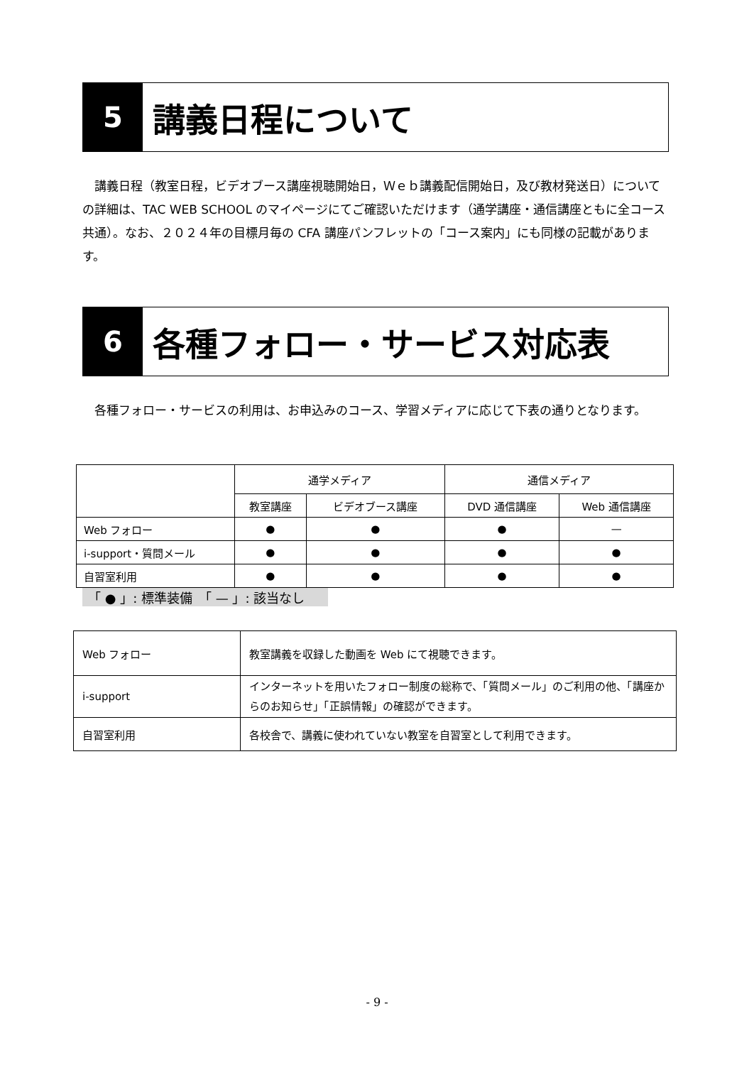5
講義日程について
　講義日程（教室日程，ビデオブース講座視聴開始日，Ｗｅｂ講義配信開始日，及び教材発送日）についての詳細は、TAC WEB SCHOOL のマイページにてご確認いただけます（通学講座・通信講座ともに全コース共通）。なお、２０２４年の目標月毎の CFA 講座パンフレットの「コース案内」にも同様の記載があります。
6
各種フォロー・サービス対応表
　各種フォロー・サービスの利用は、お申込みのコース、学習メディアに応じて下表の通りとなります。
| | 通学メディア | | 通信メディア | |
| --- | --- | --- | --- | --- |
| | 教室講座 | ビデオブース講座 | DVD 通信講座 | Web 通信講座 |
| Web フォロー | ● | ● | ● | — |
| i-support・質問メール | ● | ● | ● | ● |
| 自習室利用 | ● | ● | ● | ● |
「 ● 」: 標準装備　「 — 」: 該当なし
| Web フォロー | 教室講義を収録した動画を Web にて視聴できます。 |
| i-support | インターネットを用いたフォロー制度の総称で、「質問メール」のご利用の他、「講座からのお知らせ」「正誤情報」の確認ができます。 |
| 自習室利用 | 各校舎で、講義に使われていない教室を自習室として利用できます。 |
- 9 -